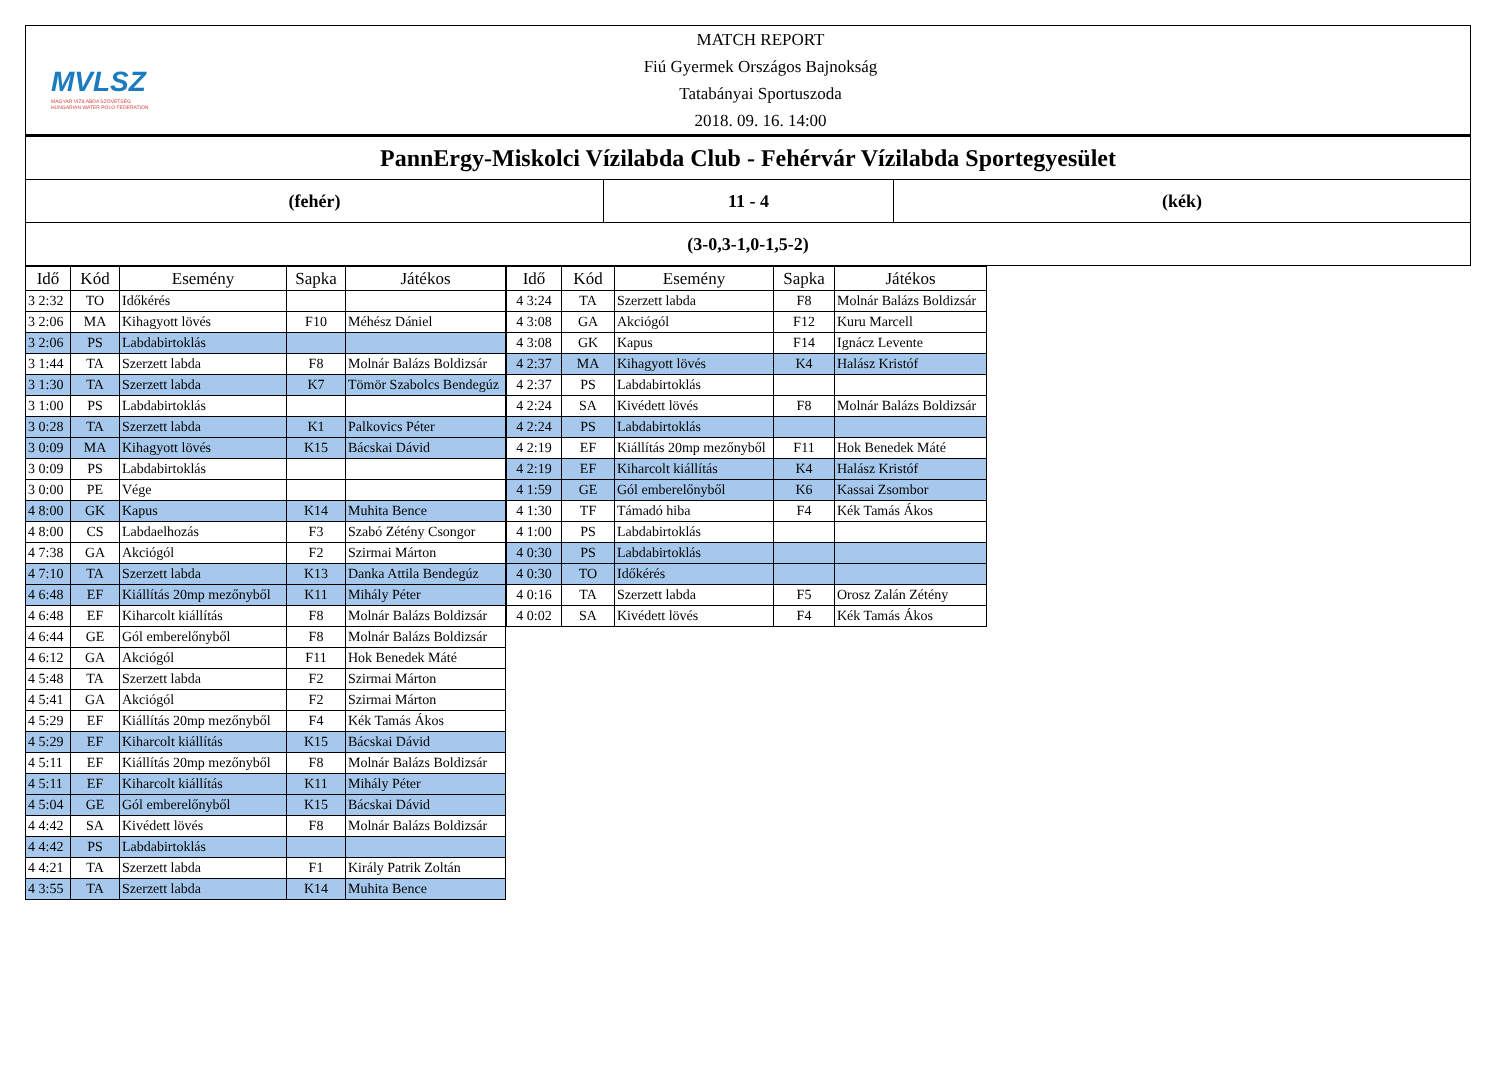MVLSZ
MAGYAR VÍZILABDA SZÖVETSÉG
HUNGARIAN WATER POLO FEDERATION
MATCH REPORT
Fiú Gyermek Országos Bajnokság
Tatabányai Sportuszoda
2018. 09. 16. 14:00
PannErgy-Miskolci Vízilabda Club - Fehérvár Vízilabda Sportegyesület
(fehér) 11 - 4 (kék)
(3-0,3-1,0-1,5-2)
| Idő | Kód | Esemény | Sapka | Játékos |
| --- | --- | --- | --- | --- |
| 3 2:32 | TO | Időkérés | | |
| 3 2:06 | MA | Kihagyott lövés | F10 | Méhész Dániel |
| 3 2:06 | PS | Labdabirtoklás | | |
| 3 1:44 | TA | Szerzett labda | F8 | Molnár Balázs Boldizsár |
| 3 1:30 | TA | Szerzett labda | K7 | Tömör Szabolcs Bendegúz |
| 3 1:00 | PS | Labdabirtoklás | | |
| 3 0:28 | TA | Szerzett labda | K1 | Palkovics Péter |
| 3 0:09 | MA | Kihagyott lövés | K15 | Bácskai Dávid |
| 3 0:09 | PS | Labdabirtoklás | | |
| 3 0:00 | PE | Vége | | |
| 4 8:00 | GK | Kapus | K14 | Muhita Bence |
| 4 8:00 | CS | Labdaelhozás | F3 | Szabó Zétény Csongor |
| 4 7:38 | GA | Akciógól | F2 | Szirmai Márton |
| 4 7:10 | TA | Szerzett labda | K13 | Danka Attila Bendegúz |
| 4 6:48 | EF | Kiállítás 20mp mezőnyből | K11 | Mihály Péter |
| 4 6:48 | EF | Kiharcolt kiállítás | F8 | Molnár Balázs Boldizsár |
| 4 6:44 | GE | Gól emberelőnyből | F8 | Molnár Balázs Boldizsár |
| 4 6:12 | GA | Akciógól | F11 | Hok Benedek Máté |
| 4 5:48 | TA | Szerzett labda | F2 | Szirmai Márton |
| 4 5:41 | GA | Akciógól | F2 | Szirmai Márton |
| 4 5:29 | EF | Kiállítás 20mp mezőnyből | F4 | Kék Tamás Ákos |
| 4 5:29 | EF | Kiharcolt kiállítás | K15 | Bácskai Dávid |
| 4 5:11 | EF | Kiállítás 20mp mezőnyből | F8 | Molnár Balázs Boldizsár |
| 4 5:11 | EF | Kiharcolt kiállítás | K11 | Mihály Péter |
| 4 5:04 | GE | Gól emberelőnyből | K15 | Bácskai Dávid |
| 4 4:42 | SA | Kivédett lövés | F8 | Molnár Balázs Boldizsár |
| 4 4:42 | PS | Labdabirtoklás | | |
| 4 4:21 | TA | Szerzett labda | F1 | Király Patrik Zoltán |
| 4 3:55 | TA | Szerzett labda | K14 | Muhita Bence |
| Idő | Kód | Esemény | Sapka | Játékos |
| --- | --- | --- | --- | --- |
| 4 3:24 | TA | Szerzett labda | F8 | Molnár Balázs Boldizsár |
| 4 3:08 | GA | Akciógól | F12 | Kuru Marcell |
| 4 3:08 | GK | Kapus | F14 | Ignácz Levente |
| 4 2:37 | MA | Kihagyott lövés | K4 | Halász Kristóf |
| 4 2:37 | PS | Labdabirtoklás | | |
| 4 2:24 | SA | Kivédett lövés | F8 | Molnár Balázs Boldizsár |
| 4 2:24 | PS | Labdabirtoklás | | |
| 4 2:19 | EF | Kiállítás 20mp mezőnyből | F11 | Hok Benedek Máté |
| 4 2:19 | EF | Kiharcolt kiállítás | K4 | Halász Kristóf |
| 4 1:59 | GE | Gól emberelőnyből | K6 | Kassai Zsombor |
| 4 1:30 | TF | Támadó hiba | F4 | Kék Tamás Ákos |
| 4 1:00 | PS | Labdabirtoklás | | |
| 4 0:30 | PS | Labdabirtoklás | | |
| 4 0:30 | TO | Időkérés | | |
| 4 0:16 | TA | Szerzett labda | F5 | Orosz Zalán Zétény |
| 4 0:02 | SA | Kivédett lövés | F4 | Kék Tamás Ákos |